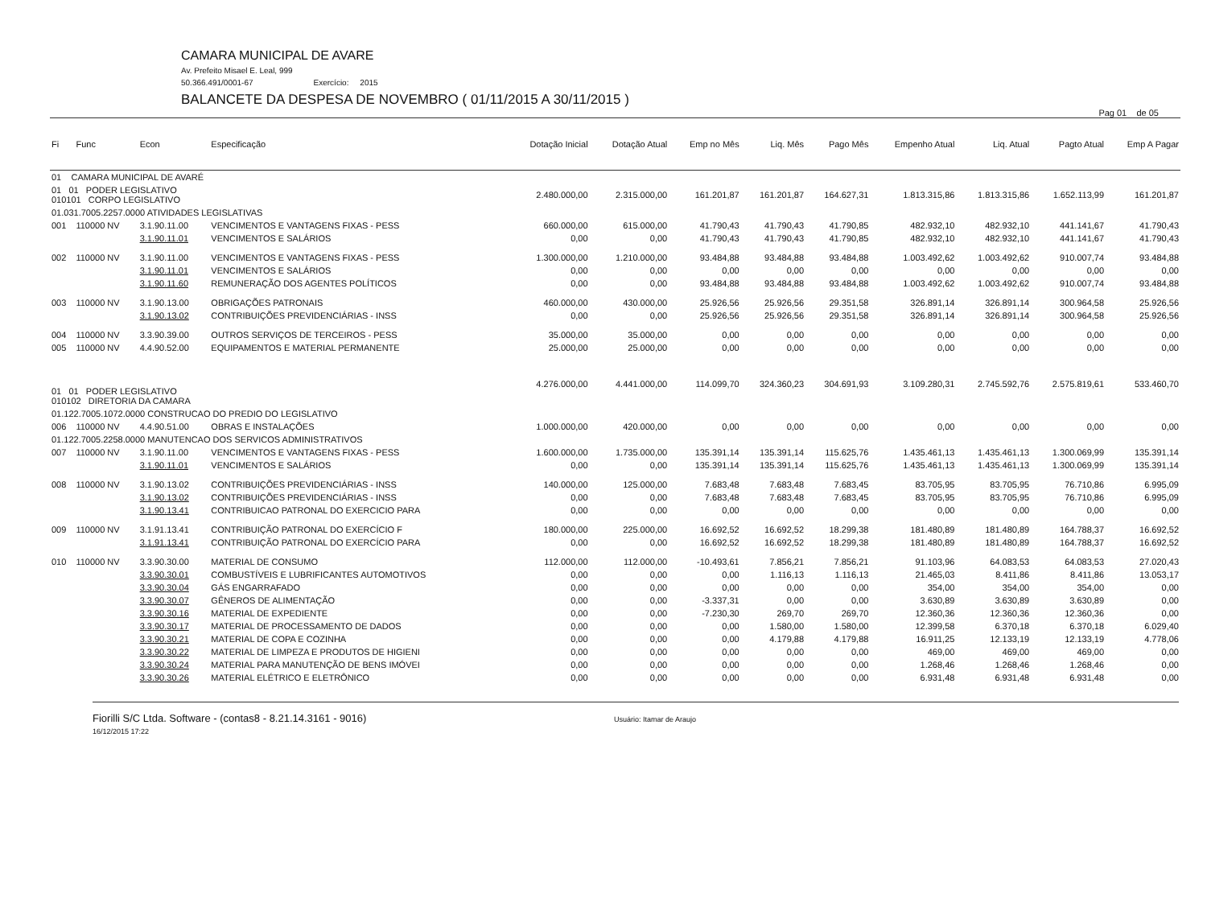CAMARA MUNICIPAL DE AVARE
Av. Prefeito Misael E. Leal, 999
50.366.491/0001-67 Exercício: 2015
BALANCETE DA DESPESA DE NOVEMBRO ( 01/11/2015 A 30/11/2015 )
Pag 01 de 05
| Fi | Func | Econ | Especificação | Dotação Inicial | Dotação Atual | Emp no Mês | Liq. Mês | Pago Mês | Empenho Atual | Liq. Atual | Pagto Atual | Emp A Pagar |
| --- | --- | --- | --- | --- | --- | --- | --- | --- | --- | --- | --- | --- |
| 01 CAMARA MUNICIPAL DE AVARÉ | | | | | | | | | | | | |
| 01 01 PODER LEGISLATIVO 010101 CORPO LEGISLATIVO | | | | 2.480.000,00 | 2.315.000,00 | 161.201,87 | 161.201,87 | 164.627,31 | 1.813.315,86 | 1.813.315,86 | 1.652.113,99 | 161.201,87 |
| 01.031.7005.2257.0000 ATIVIDADES LEGISLATIVAS | | | | | | | | | | | | |
| 001 | 110000 NV | 3.1.90.11.00 | VENCIMENTOS E VANTAGENS FIXAS - PESS | 660.000,00 | 615.000,00 | 41.790,43 | 41.790,43 | 41.790,85 | 482.932,10 | 482.932,10 | 441.141,67 | 41.790,43 |
| | | 3.1.90.11.01 | VENCIMENTOS E SALÁRIOS | 0,00 | 0,00 | 41.790,43 | 41.790,43 | 41.790,85 | 482.932,10 | 482.932,10 | 441.141,67 | 41.790,43 |
| 002 | 110000 NV | 3.1.90.11.00 | VENCIMENTOS E VANTAGENS FIXAS - PESS | 1.300.000,00 | 1.210.000,00 | 93.484,88 | 93.484,88 | 93.484,88 | 1.003.492,62 | 1.003.492,62 | 910.007,74 | 93.484,88 |
| | | 3.1.90.11.01 | VENCIMENTOS E SALÁRIOS | 0,00 | 0,00 | 0,00 | 0,00 | 0,00 | 0,00 | 0,00 | 0,00 | 0,00 |
| | | 3.1.90.11.60 | REMUNERAÇÃO DOS AGENTES POLÍTICOS | 0,00 | 0,00 | 93.484,88 | 93.484,88 | 93.484,88 | 1.003.492,62 | 1.003.492,62 | 910.007,74 | 93.484,88 |
| 003 | 110000 NV | 3.1.90.13.00 | OBRIGAÇÕES PATRONAIS | 460.000,00 | 430.000,00 | 25.926,56 | 25.926,56 | 29.351,58 | 326.891,14 | 326.891,14 | 300.964,58 | 25.926,56 |
| | | 3.1.90.13.02 | CONTRIBUIÇÕES PREVIDENCIÁRIAS - INSS | 0,00 | 0,00 | 25.926,56 | 25.926,56 | 29.351,58 | 326.891,14 | 326.891,14 | 300.964,58 | 25.926,56 |
| 004 | 110000 NV | 3.3.90.39.00 | OUTROS SERVIÇOS DE TERCEIROS - PESS | 35.000,00 | 35.000,00 | 0,00 | 0,00 | 0,00 | 0,00 | 0,00 | 0,00 | 0,00 |
| 005 | 110000 NV | 4.4.90.52.00 | EQUIPAMENTOS E MATERIAL PERMANENTE | 25.000,00 | 25.000,00 | 0,00 | 0,00 | 0,00 | 0,00 | 0,00 | 0,00 | 0,00 |
| 01 01 PODER LEGISLATIVO 010102 DIRETORIA DA CAMARA | | | | 4.276.000,00 | 4.441.000,00 | 114.099,70 | 324.360,23 | 304.691,93 | 3.109.280,31 | 2.745.592,76 | 2.575.819,61 | 533.460,70 |
| 01.122.7005.1072.0000 CONSTRUCAO DO PREDIO DO LEGISLATIVO | | | | | | | | | | | | |
| 006 | 110000 NV | 4.4.90.51.00 | OBRAS E INSTALAÇÕES | 1.000.000,00 | 420.000,00 | 0,00 | 0,00 | 0,00 | 0,00 | 0,00 | 0,00 | 0,00 |
| 01.122.7005.2258.0000 MANUTENCAO DOS SERVICOS ADMINISTRATIVOS | | | | | | | | | | | | |
| 007 | 110000 NV | 3.1.90.11.00 | VENCIMENTOS E VANTAGENS FIXAS - PESS | 1.600.000,00 | 1.735.000,00 | 135.391,14 | 135.391,14 | 115.625,76 | 1.435.461,13 | 1.435.461,13 | 1.300.069,99 | 135.391,14 |
| | | 3.1.90.11.01 | VENCIMENTOS E SALÁRIOS | 0,00 | 0,00 | 135.391,14 | 135.391,14 | 115.625,76 | 1.435.461,13 | 1.435.461,13 | 1.300.069,99 | 135.391,14 |
| 008 | 110000 NV | 3.1.90.13.02 | CONTRIBUIÇÕES PREVIDENCIÁRIAS - INSS | 140.000,00 | 125.000,00 | 7.683,48 | 7.683,48 | 7.683,45 | 83.705,95 | 83.705,95 | 76.710,86 | 6.995,09 |
| | | 3.1.90.13.02 | CONTRIBUIÇÕES PREVIDENCIÁRIAS - INSS | 0,00 | 0,00 | 7.683,48 | 7.683,48 | 7.683,45 | 83.705,95 | 83.705,95 | 76.710,86 | 6.995,09 |
| | | 3.1.90.13.41 | CONTRIBUICAO PATRONAL DO EXERCICIO PARA | 0,00 | 0,00 | 0,00 | 0,00 | 0,00 | 0,00 | 0,00 | 0,00 | 0,00 |
| 009 | 110000 NV | 3.1.91.13.41 | CONTRIBUIÇÃO PATRONAL DO EXERCÍCIO F | 180.000,00 | 225.000,00 | 16.692,52 | 16.692,52 | 18.299,38 | 181.480,89 | 181.480,89 | 164.788,37 | 16.692,52 |
| | | 3.1.91.13.41 | CONTRIBUIÇÃO PATRONAL DO EXERCÍCIO PARA | 0,00 | 0,00 | 16.692,52 | 16.692,52 | 18.299,38 | 181.480,89 | 181.480,89 | 164.788,37 | 16.692,52 |
| 010 | 110000 NV | 3.3.90.30.00 | MATERIAL DE CONSUMO | 112.000,00 | 112.000,00 | -10.493,61 | 7.856,21 | 7.856,21 | 91.103,96 | 64.083,53 | 64.083,53 | 27.020,43 |
| | | 3.3.90.30.01 | COMBUSTÍVEIS E LUBRIFICANTES AUTOMOTIVOS | 0,00 | 0,00 | 0,00 | 1.116,13 | 1.116,13 | 21.465,03 | 8.411,86 | 8.411,86 | 13.053,17 |
| | | 3.3.90.30.04 | GÁS ENGARRAFADO | 0,00 | 0,00 | 0,00 | 0,00 | 0,00 | 354,00 | 354,00 | 354,00 | 0,00 |
| | | 3.3.90.30.07 | GÊNEROS DE ALIMENTAÇÃO | 0,00 | 0,00 | -3.337,31 | 0,00 | 0,00 | 3.630,89 | 3.630,89 | 3.630,89 | 0,00 |
| | | 3.3.90.30.16 | MATERIAL DE EXPEDIENTE | 0,00 | 0,00 | -7.230,30 | 269,70 | 269,70 | 12.360,36 | 12.360,36 | 12.360,36 | 0,00 |
| | | 3.3.90.30.17 | MATERIAL DE PROCESSAMENTO DE DADOS | 0,00 | 0,00 | 0,00 | 1.580,00 | 1.580,00 | 12.399,58 | 6.370,18 | 6.370,18 | 6.029,40 |
| | | 3.3.90.30.21 | MATERIAL DE COPA E COZINHA | 0,00 | 0,00 | 0,00 | 4.179,88 | 4.179,88 | 16.911,25 | 12.133,19 | 12.133,19 | 4.778,06 |
| | | 3.3.90.30.22 | MATERIAL DE LIMPEZA E PRODUTOS DE HIGIENI | 0,00 | 0,00 | 0,00 | 0,00 | 0,00 | 469,00 | 469,00 | 469,00 | 0,00 |
| | | 3.3.90.30.24 | MATERIAL PARA MANUTENÇÃO DE BENS IMÓVEI | 0,00 | 0,00 | 0,00 | 0,00 | 0,00 | 1.268,46 | 1.268,46 | 1.268,46 | 0,00 |
| | | 3.3.90.30.26 | MATERIAL ELÉTRICO E ELETRÔNICO | 0,00 | 0,00 | 0,00 | 0,00 | 0,00 | 6.931,48 | 6.931,48 | 6.931,48 | 0,00 |
Fiorilli S/C Ltda. Software - (contas8 - 8.21.14.3161 - 9016)
16/12/2015 17:22
Usuário: Itamar de Araujo